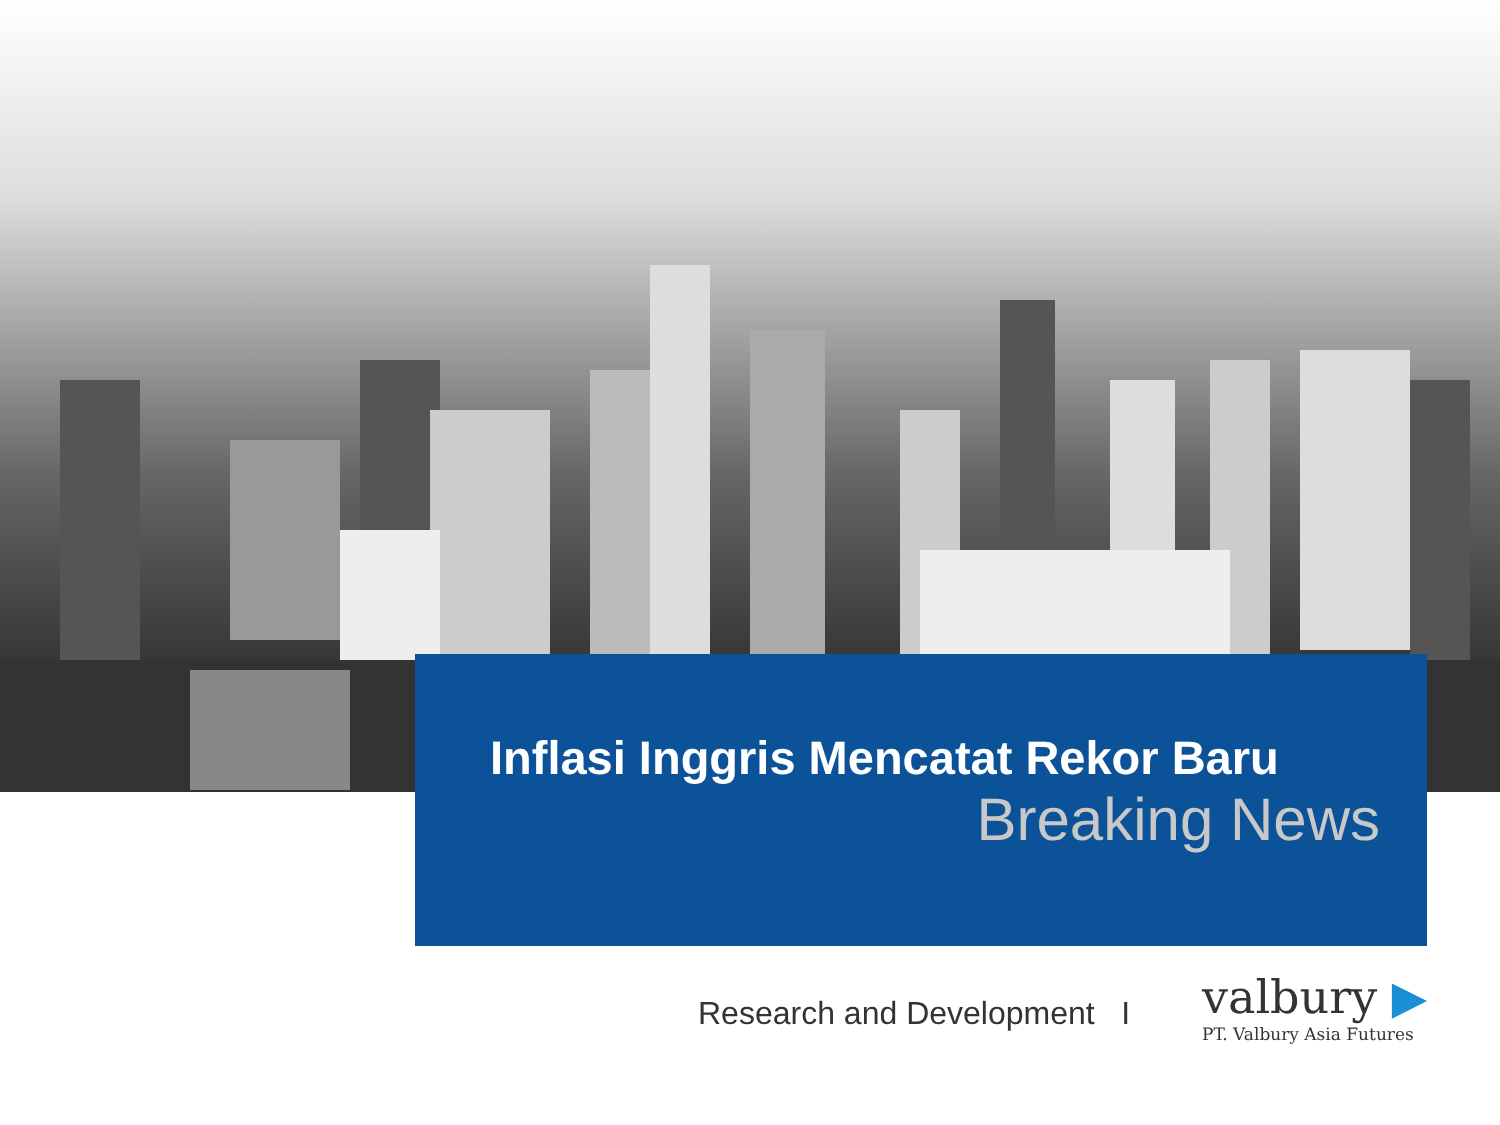Inflasi Inggris Mencatat Rekor Baru
Breaking News
Research and Development I
valbury ▶
PT. Valbury Asia Futures